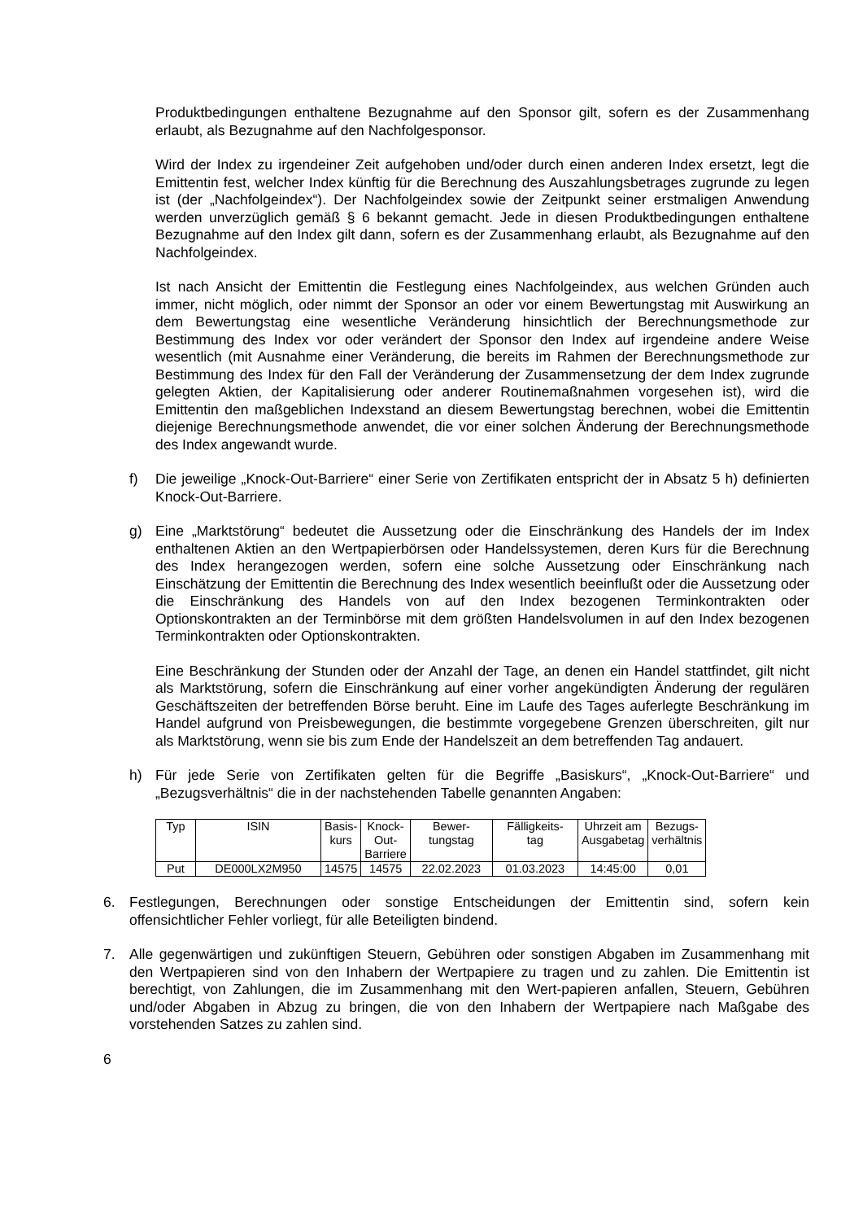Produktbedingungen enthaltene Bezugnahme auf den Sponsor gilt, sofern es der Zusammenhang erlaubt, als Bezugnahme auf den Nachfolgesponsor.
Wird der Index zu irgendeiner Zeit aufgehoben und/oder durch einen anderen Index ersetzt, legt die Emittentin fest, welcher Index künftig für die Berechnung des Auszahlungsbetrages zugrunde zu legen ist (der „Nachfolgeindex“). Der Nachfolgeindex sowie der Zeitpunkt seiner erstmaligen Anwendung werden unverzüglich gemäß § 6 bekannt gemacht. Jede in diesen Produktbedingungen enthaltene Bezugnahme auf den Index gilt dann, sofern es der Zusammenhang erlaubt, als Bezugnahme auf den Nachfolgeindex.
Ist nach Ansicht der Emittentin die Festlegung eines Nachfolgeindex, aus welchen Gründen auch immer, nicht möglich, oder nimmt der Sponsor an oder vor einem Bewertungstag mit Auswirkung an dem Bewertungstag eine wesentliche Veränderung hinsichtlich der Berechnungsmethode zur Bestimmung des Index vor oder verändert der Sponsor den Index auf irgendeine andere Weise wesentlich (mit Ausnahme einer Veränderung, die bereits im Rahmen der Berechnungsmethode zur Bestimmung des Index für den Fall der Veränderung der Zusammensetzung der dem Index zugrunde gelegten Aktien, der Kapitalisierung oder anderer Routinemaßnahmen vorgesehen ist), wird die Emittentin den maßgeblichen Indexstand an diesem Bewertungstag berechnen, wobei die Emittentin diejenige Berechnungsmethode anwendet, die vor einer solchen Änderung der Berechnungsmethode des Index angewandt wurde.
f) Die jeweilige „Knock-Out-Barriere“ einer Serie von Zertifikaten entspricht der in Absatz 5 h) definierten Knock-Out-Barriere.
g) Eine „Marktstörung“ bedeutet die Aussetzung oder die Einschränkung des Handels der im Index enthaltenen Aktien an den Wertpapierbörsen oder Handelssystemen, deren Kurs für die Berechnung des Index herangezogen werden, sofern eine solche Aussetzung oder Einschränkung nach Einschätzung der Emittentin die Berechnung des Index wesentlich beeinflußt oder die Aussetzung oder die Einschränkung des Handels von auf den Index bezogenen Terminkontrakten oder Optionskontrakten an der Terminbörse mit dem größten Handelsvolumen in auf den Index bezogenen Terminkontrakten oder Optionskontrakten.
Eine Beschränkung der Stunden oder der Anzahl der Tage, an denen ein Handel stattfindet, gilt nicht als Marktstörung, sofern die Einschränkung auf einer vorher angekündigten Änderung der regulären Geschäftszeiten der betreffenden Börse beruht. Eine im Laufe des Tages auferlegte Beschränkung im Handel aufgrund von Preisbewegungen, die bestimmte vorgegebene Grenzen überschreiten, gilt nur als Marktstörung, wenn sie bis zum Ende der Handelszeit an dem betreffenden Tag andauert.
h) Für jede Serie von Zertifikaten gelten für die Begriffe „Basiskurs“, „Knock-Out-Barriere“ und „Bezugsverhältnis“ die in der nachstehenden Tabelle genannten Angaben:
| Typ | ISIN | Basis- kurs | Knock- Out- Barriere | Bewer- tungstag | Fälligkeits- tag | Uhrzeit am Ausgabetag | Bezugs- verhältnis |
| --- | --- | --- | --- | --- | --- | --- | --- |
| Put | DE000LX2M950 | 14575 | 14575 | 22.02.2023 | 01.03.2023 | 14:45:00 | 0,01 |
6. Festlegungen, Berechnungen oder sonstige Entscheidungen der Emittentin sind, sofern kein offensichtlicher Fehler vorliegt, für alle Beteiligten bindend.
7. Alle gegenwärtigen und zukünftigen Steuern, Gebühren oder sonstigen Abgaben im Zusammenhang mit den Wertpapieren sind von den Inhabern der Wertpapiere zu tragen und zu zahlen. Die Emittentin ist berechtigt, von Zahlungen, die im Zusammenhang mit den Wert-papieren anfallen, Steuern, Gebühren und/oder Abgaben in Abzug zu bringen, die von den Inhabern der Wertpapiere nach Maßgabe des vorstehenden Satzes zu zahlen sind.
6